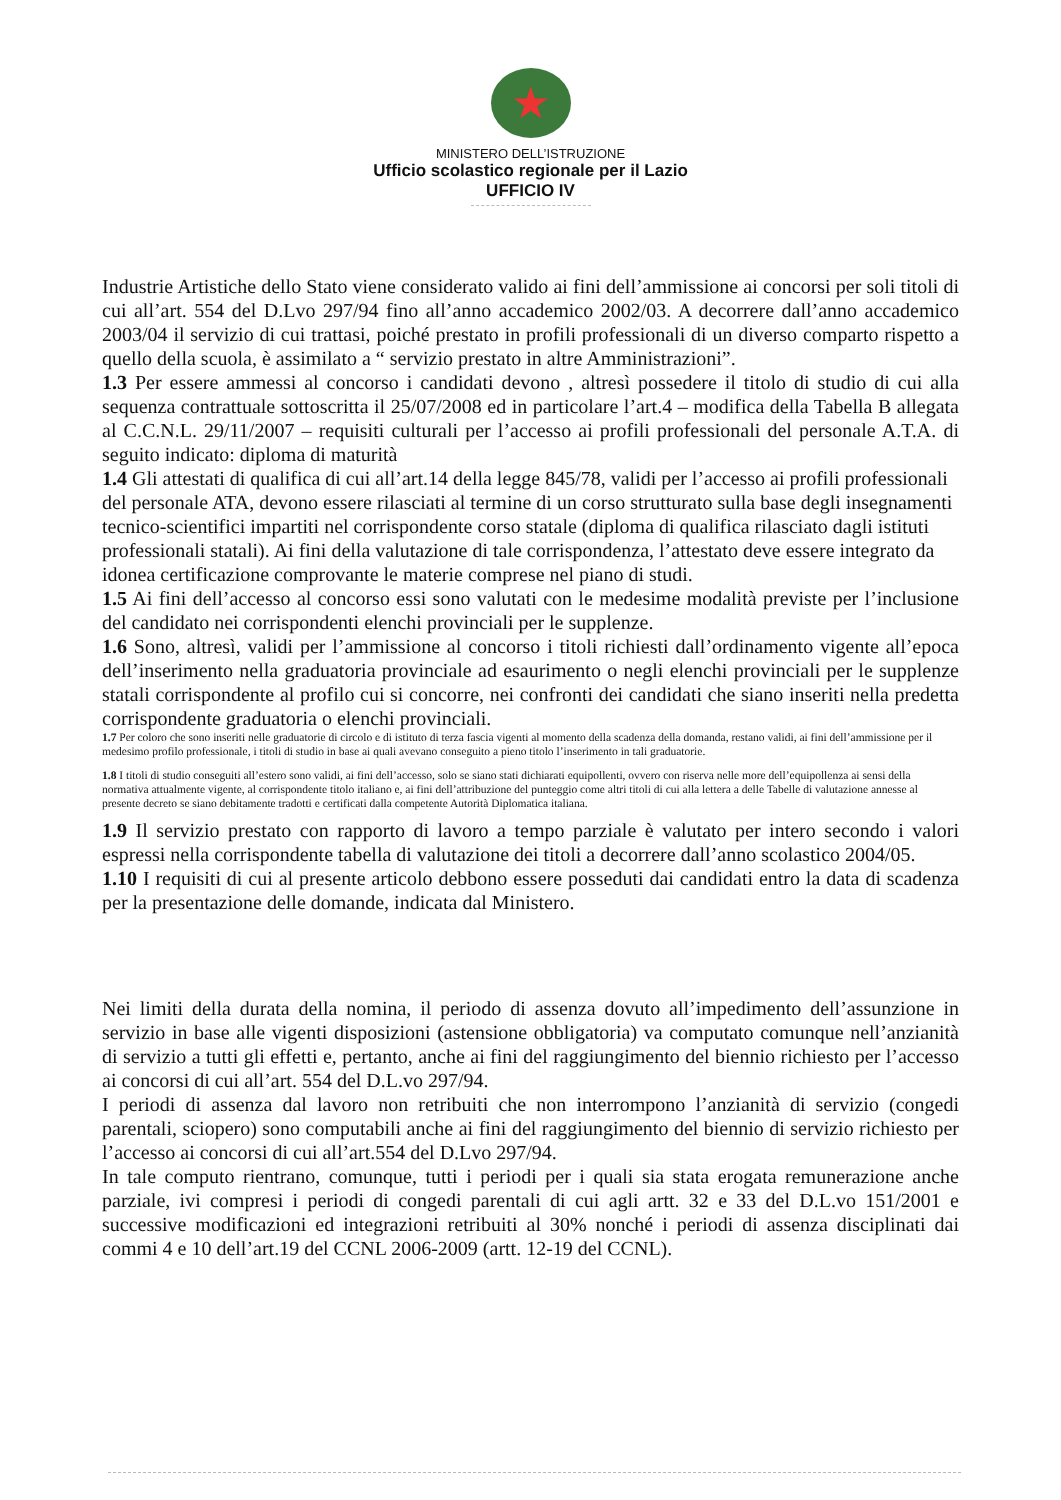★
MINISTERO DELL’ISTRUZIONE
Ufficio scolastico regionale per il Lazio
UFFICIO IV
Industrie Artistiche dello Stato viene considerato valido ai fini dell’ammissione ai concorsi per soli titoli di cui all’art. 554 del D.Lvo 297/94 fino all’anno accademico 2002/03. A decorrere dall’anno accademico 2003/04 il servizio di cui trattasi, poiché prestato in profili professionali di un diverso comparto rispetto a quello della scuola, è assimilato a “ servizio prestato in altre Amministrazioni”.
1.3 Per essere ammessi al concorso i candidati devono , altresì possedere il titolo di studio di cui alla sequenza contrattuale sottoscritta il 25/07/2008 ed in particolare l’art.4 – modifica della Tabella B allegata al C.C.N.L. 29/11/2007 – requisiti culturali per l’accesso ai profili professionali del personale A.T.A. di seguito indicato: diploma di maturità
1.4 Gli attestati di qualifica di cui all’art.14 della legge 845/78, validi per l’accesso ai profili professionali del personale ATA, devono essere rilasciati al termine di un corso strutturato sulla base degli insegnamenti tecnico-scientifici impartiti nel corrispondente corso statale (diploma di qualifica rilasciato dagli istituti professionali statali). Ai fini della valutazione di tale corrispondenza, l’attestato deve essere integrato da idonea certificazione comprovante le materie comprese nel piano di studi.
1.5 Ai fini dell’accesso al concorso essi sono valutati con le medesime modalità previste per l’inclusione del candidato nei corrispondenti elenchi provinciali per le supplenze.
1.6 Sono, altresì, validi per l’ammissione al concorso i titoli richiesti dall’ordinamento vigente all’epoca dell’inserimento nella graduatoria provinciale ad esaurimento o negli elenchi provinciali per le supplenze statali corrispondente al profilo cui si concorre, nei confronti dei candidati che siano inseriti nella predetta corrispondente graduatoria o elenchi provinciali.
1.7 Per coloro che sono inseriti nelle graduatorie di circolo e di istituto di terza fascia vigenti al momento della scadenza della domanda, restano validi, ai fini dell’ammissione per il medesimo profilo professionale, i titoli di studio in base ai quali avevano conseguito a pieno titolo l’inserimento in tali graduatorie.
1.8 I titoli di studio conseguiti all’estero sono validi, ai fini dell’accesso, solo se siano stati dichiarati equipollenti, ovvero con riserva nelle more dell’equipollenza ai sensi della normativa attualmente vigente, al corrispondente titolo italiano e, ai fini dell’attribuzione del punteggio come altri titoli di cui alla lettera a delle Tabelle di valutazione annesse al presente decreto se siano debitamente tradotti e certificati dalla competente Autorità Diplomatica italiana.
1.9 Il servizio prestato con rapporto di lavoro a tempo parziale è valutato per intero secondo i valori espressi nella corrispondente tabella di valutazione dei titoli a decorrere dall’anno scolastico 2004/05.
1.10 I requisiti di cui al presente articolo debbono essere posseduti dai candidati entro la data di scadenza per la presentazione delle domande, indicata dal Ministero.
Nei limiti della durata della nomina, il periodo di assenza dovuto all’impedimento dell’assunzione in servizio in base alle vigenti disposizioni (astensione obbligatoria) va computato comunque nell’anzianità di servizio a tutti gli effetti e, pertanto, anche ai fini del raggiungimento del biennio richiesto per l’accesso ai concorsi di cui all’art. 554 del D.L.vo 297/94.
I periodi di assenza dal lavoro non retribuiti che non interrompono l’anzianità di servizio (congedi parentali, sciopero) sono computabili anche ai fini del raggiungimento del biennio di servizio richiesto per l’accesso ai concorsi di cui all’art.554 del D.Lvo 297/94.
In tale computo rientrano, comunque, tutti i periodi per i quali sia stata erogata remunerazione anche parziale, ivi compresi i periodi di congedi parentali di cui agli artt. 32 e 33 del D.L.vo 151/2001 e successive modificazioni ed integrazioni retribuiti al 30% nonché i periodi di assenza disciplinati dai commi 4 e 10 dell’art.19 del CCNL 2006-2009 (artt. 12-19 del CCNL).